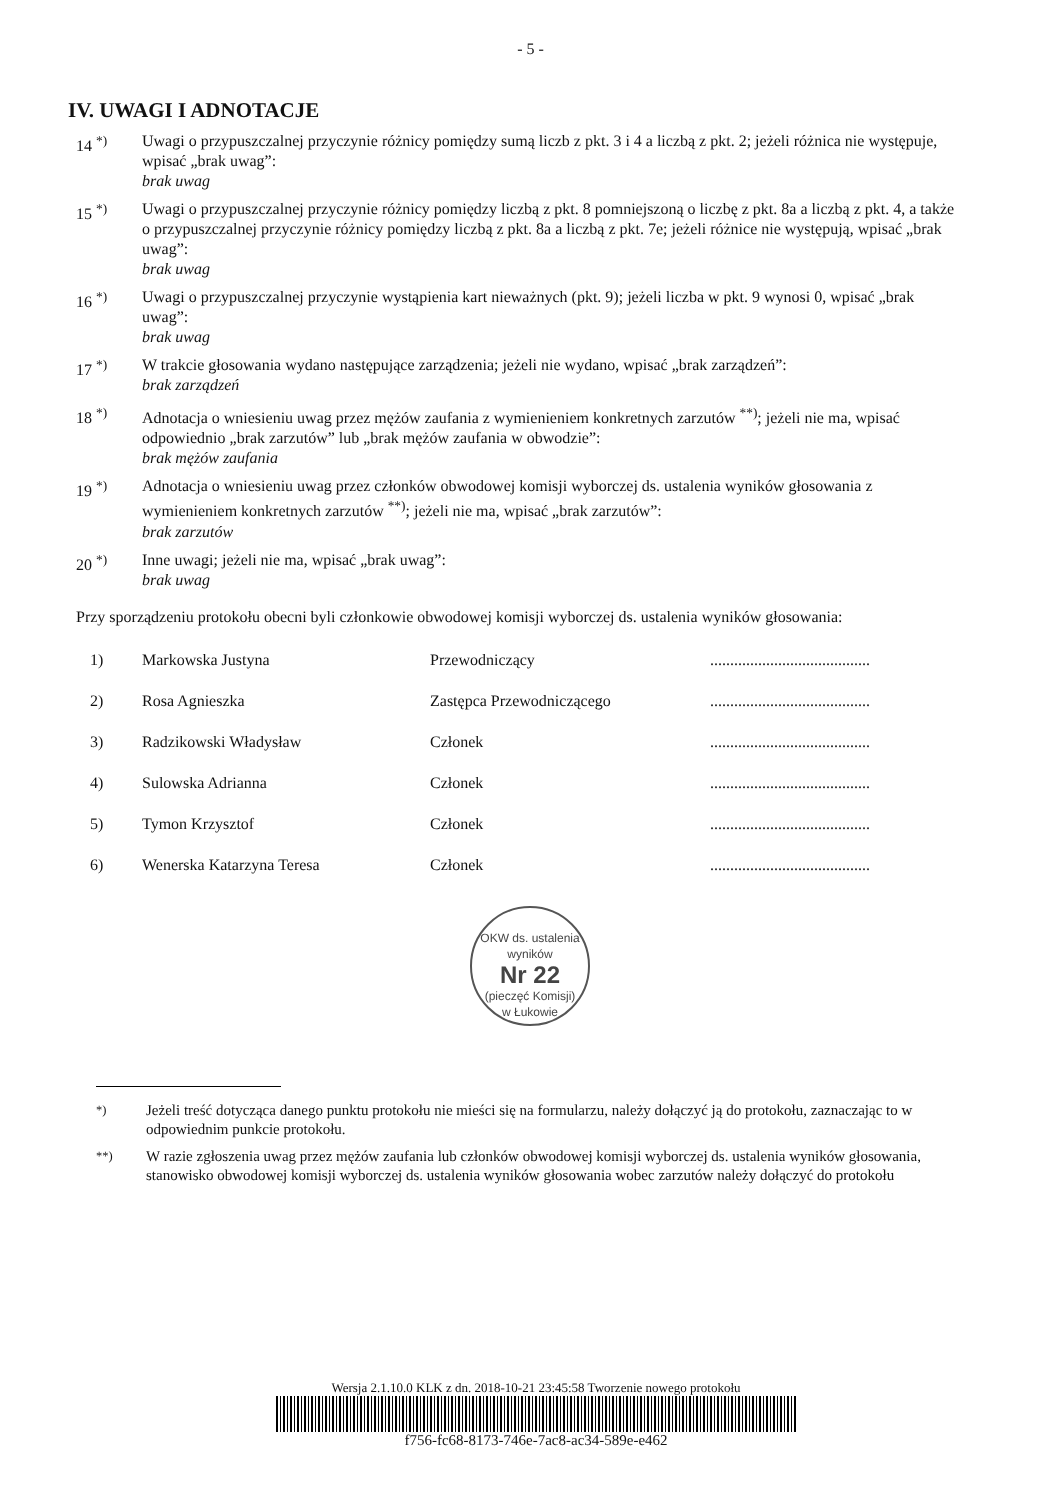- 5 -
IV. UWAGI I ADNOTACJE
14 <sup>*)</sup> Uwagi o przypuszczalnej przyczynie różnicy pomiędzy sumą liczb z pkt. 3 i 4 a liczbą z pkt. 2; jeżeli różnica nie występuje, wpisać „brak uwag”:
brak uwag
15 <sup>*)</sup> Uwagi o przypuszczalnej przyczynie różnicy pomiędzy liczbą z pkt. 8 pomniejszoną o liczbę z pkt. 8a a liczbą z pkt. 4, a także o przypuszczalnej przyczynie różnicy pomiędzy liczbą z pkt. 8a a liczbą z pkt. 7e; jeżeli różnice nie występują, wpisać „brak uwag”:
brak uwag
16 <sup>*)</sup> Uwagi o przypuszczalnej przyczynie wystąpienia kart nieważnych (pkt. 9); jeżeli liczba w pkt. 9 wynosi 0, wpisać „brak uwag”:
brak uwag
17 <sup>*)</sup> W trakcie głosowania wydano następujące zarządzenia; jeżeli nie wydano, wpisać „brak zarządzeń”:
brak zarządzeń
18 <sup>*)</sup> Adnotacja o wniesieniu uwag przez mężów zaufania z wymienieniem konkretnych zarzutów <sup>**)</sup>; jeżeli nie ma, wpisać odpowiednio „brak zarzutów” lub „brak mężów zaufania w obwodzie”:
brak mężów zaufania
19 <sup>*)</sup> Adnotacja o wniesieniu uwag przez członków obwodowej komisji wyborczej ds. ustalenia wyników głosowania z wymienieniem konkretnych zarzutów <sup>**)</sup>; jeżeli nie ma, wpisać „brak zarzutów”:
brak zarzutów
20 <sup>*)</sup> Inne uwagi; jeżeli nie ma, wpisać „brak uwag”:
brak uwag
Przy sporządzeniu protokołu obecni byli członkowie obwodowej komisji wyborczej ds. ustalenia wyników głosowania:
| 1) | Markowska Justyna | Przewodniczący | ........................................ |
| 2) | Rosa Agnieszka | Zastępca Przewodniczącego | ........................................ |
| 3) | Radzikowski Władysław | Członek | ........................................ |
| 4) | Sulowska Adrianna | Członek | ........................................ |
| 5) | Tymon Krzysztof | Członek | ........................................ |
| 6) | Wenerska Katarzyna Teresa | Członek | ........................................ |
OKW ds. ustalenia wyników
Nr 22
(pieczęć Komisji)
w Łukowie
<sup>*)</sup> Jeżeli treść dotycząca danego punktu protokołu nie mieści się na formularzu, należy dołączyć ją do protokołu, zaznaczając to w odpowiednim punkcie protokołu.
<sup>**)</sup> W razie zgłoszenia uwag przez mężów zaufania lub członków obwodowej komisji wyborczej ds. ustalenia wyników głosowania, stanowisko obwodowej komisji wyborczej ds. ustalenia wyników głosowania wobec zarzutów należy dołączyć do protokołu
Wersja 2.1.10.0 KLK z dn. 2018-10-21 23:45:58 Tworzenie nowego protokołu
f756-fc68-8173-746e-7ac8-ac34-589e-e462